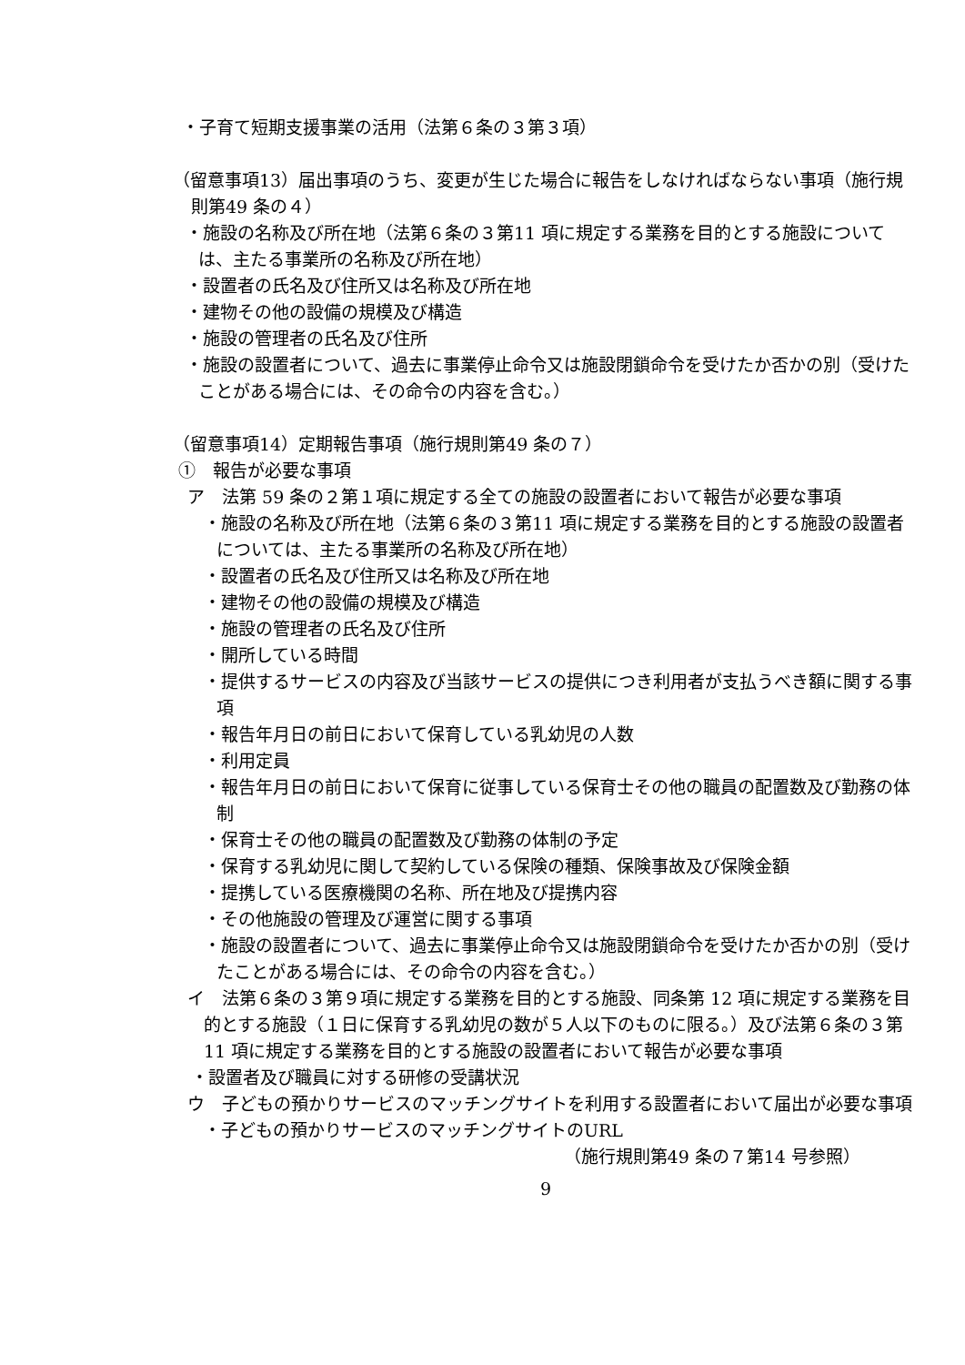・子育て短期支援事業の活用（法第６条の３第３項）
（留意事項13）届出事項のうち、変更が生じた場合に報告をしなければならない事項（施行規則第49 条の４）
・施設の名称及び所在地（法第６条の３第11 項に規定する業務を目的とする施設については、主たる事業所の名称及び所在地）
・設置者の氏名及び住所又は名称及び所在地
・建物その他の設備の規模及び構造
・施設の管理者の氏名及び住所
・施設の設置者について、過去に事業停止命令又は施設閉鎖命令を受けたか否かの別（受けたことがある場合には、その命令の内容を含む。）
（留意事項14）定期報告事項（施行規則第49 条の７）
①　報告が必要な事項
ア　法第 59 条の２第１項に規定する全ての施設の設置者において報告が必要な事項
・施設の名称及び所在地（法第６条の３第11 項に規定する業務を目的とする施設の設置者については、主たる事業所の名称及び所在地）
・設置者の氏名及び住所又は名称及び所在地
・建物その他の設備の規模及び構造
・施設の管理者の氏名及び住所
・開所している時間
・提供するサービスの内容及び当該サービスの提供につき利用者が支払うべき額に関する事項
・報告年月日の前日において保育している乳幼児の人数
・利用定員
・報告年月日の前日において保育に従事している保育士その他の職員の配置数及び勤務の体制
・保育士その他の職員の配置数及び勤務の体制の予定
・保育する乳幼児に関して契約している保険の種類、保険事故及び保険金額
・提携している医療機関の名称、所在地及び提携内容
・その他施設の管理及び運営に関する事項
・施設の設置者について、過去に事業停止命令又は施設閉鎖命令を受けたか否かの別（受けたことがある場合には、その命令の内容を含む。）
イ　法第６条の３第９項に規定する業務を目的とする施設、同条第 12 項に規定する業務を目的とする施設（１日に保育する乳幼児の数が５人以下のものに限る。）及び法第６条の３第 11 項に規定する業務を目的とする施設の設置者において報告が必要な事項
・設置者及び職員に対する研修の受講状況
ウ　子どもの預かりサービスのマッチングサイトを利用する設置者において届出が必要な事項
・子どもの預かりサービスのマッチングサイトのURL
（施行規則第49 条の７第14 号参照）
9